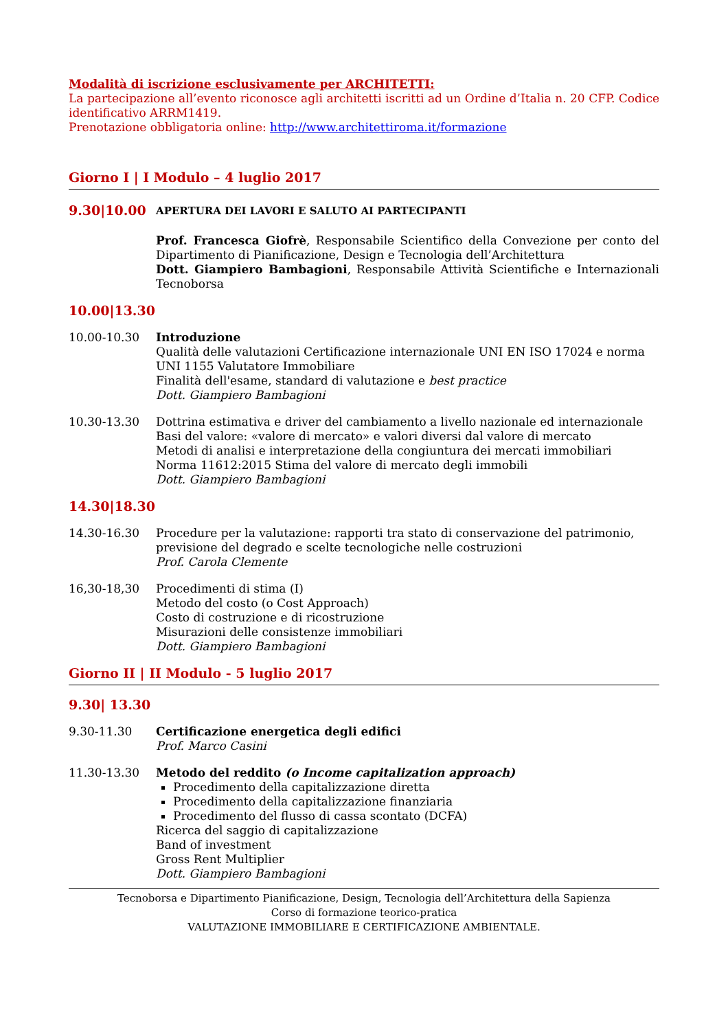Modalità di iscrizione esclusivamente per ARCHITETTI:
La partecipazione all’evento riconosce agli architetti iscritti ad un Ordine d’Italia n. 20 CFP. Codice identificativo ARRM1419.
Prenotazione obbligatoria online: http://www.architettiroma.it/formazione
Giorno I | I Modulo – 4 luglio 2017
9.30|10.00
APERTURA DEI LAVORI E SALUTO AI PARTECIPANTI
Prof. Francesca Giofrè, Responsabile Scientifico della Convezione per conto del Dipartimento di Pianificazione, Design e Tecnologia dell’Architettura
Dott. Giampiero Bambagioni, Responsabile Attività Scientifiche e Internazionali Tecnoborsa
10.00|13.30
10.00-10.30 Introduzione
Qualità delle valutazioni Certificazione internazionale UNI EN ISO 17024 e norma UNI 1155 Valutatore Immobiliare
Finalità dell'esame, standard di valutazione e best practice
Dott. Giampiero Bambagioni
10.30-13.30 Dottrina estimativa e driver del cambiamento a livello nazionale ed internazionale
Basi del valore: «valore di mercato» e valori diversi dal valore di mercato
Metodi di analisi e interpretazione della congiuntura dei mercati immobiliari
Norma 11612:2015 Stima del valore di mercato degli immobili
Dott. Giampiero Bambagioni
14.30|18.30
14.30-16.30 Procedure per la valutazione: rapporti tra stato di conservazione del patrimonio, previsione del degrado e scelte tecnologiche nelle costruzioni
Prof. Carola Clemente
16,30-18,30 Procedimenti di stima (I)
Metodo del costo (o Cost Approach)
Costo di costruzione e di ricostruzione
Misurazioni delle consistenze immobiliari
Dott. Giampiero Bambagioni
Giorno II | II Modulo - 5 luglio 2017
9.30| 13.30
9.30-11.30 Certificazione energetica degli edifici
Prof. Marco Casini
11.30-13.30 Metodo del reddito (o Income capitalization approach)
Procedimento della capitalizzazione diretta
Procedimento della capitalizzazione finanziaria
Procedimento del flusso di cassa scontato (DCFA)
Ricerca del saggio di capitalizzazione
Band of investment
Gross Rent Multiplier
Dott. Giampiero Bambagioni
Tecnoborsa e Dipartimento Pianificazione, Design, Tecnologia dell’Architettura della Sapienza
Corso di formazione teorico-pratica
VALUTAZIONE IMMOBILIARE E CERTIFICAZIONE AMBIENTALE.